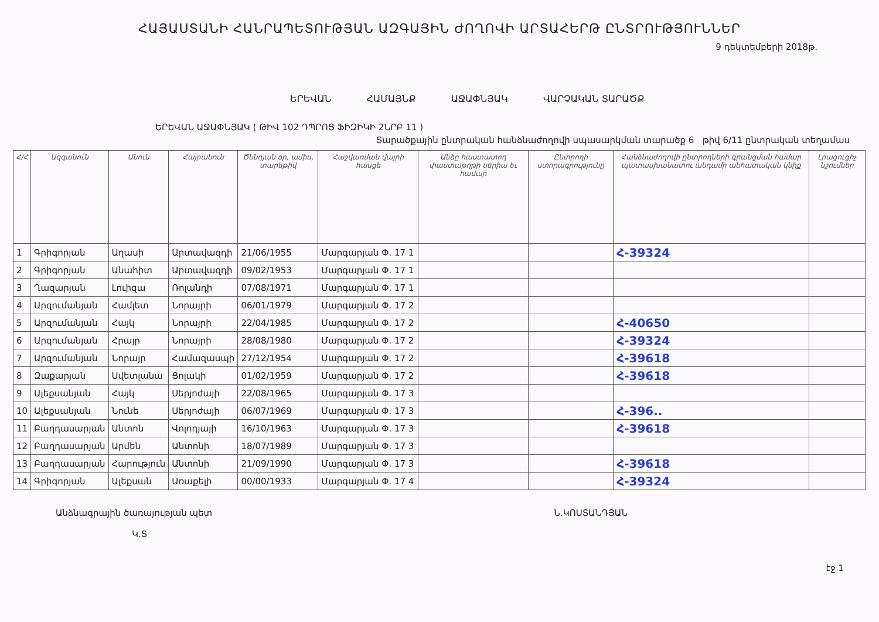ՀԱՅԱՍՏԱՆԻ ՀԱՆՐԱՊԵՏՈՒԹՅԱՆ ԱԶԳԱՅԻՆ ԺՈՂՈՎԻ ԱՐՏԱՀԵՐԹ ԸՆՏՐՈՒԹՅՈՒՆՆԵՐ
9 դեկտեմբերի 2018թ.
ԵՐԵՎԱՆ ՀԱՄԱՅՆՔ ԱՋԱՓՆՅԱԿ ՎԱՐՉԱԿԱՆ ՏԱՐԱԾՔ
ԵՐԵՎԱՆ ԱՋԱՓՆՅԱԿ ( ԹԻՎ 102 ԴՊՐՈՑ ՖԻԶԻԿԻ 2ՆՐԲ 11 )
Տարածքային ընտրական հանձնաժողովի սպասարկման տարածք 6 թիվ 6/11 ընտրական տեղամաս
| Հ/Հ | Ազգանուն | Անուն | Հայրանուն | Ծննդյան օր, ամիս, տարեթիվ | Հաշվառման վայրի հասցե | Անձը հաստատող փաստաթղթի սերիա եւ համար | Ընտրողի ստորագրությունը | Հանձնաժողովի ընտրողների գրանցման համար պատասխանատու անդամի անհատական կնիք | Լրացուցիչ նշումներ |
| --- | --- | --- | --- | --- | --- | --- | --- | --- | --- |
| 1 | Գրիգորյան | Աղասի | Արտավազդի | 21/06/1955 | Մարգարյան Փ. 17 1 | | | Հ-39324 | |
| 2 | Գրիգորյան | Անահիտ | Արտավազդի | 09/02/1953 | Մարգարյան Փ. 17 1 | | | | |
| 3 | Ղազարյան | Լուիզա | Ռոլանդի | 07/08/1971 | Մարգարյան Փ. 17 1 | | | | |
| 4 | Արզումանյան | Համլետ | Նորայրի | 06/01/1979 | Մարգարյան Փ. 17 2 | | | | |
| 5 | Արզումանյան | Հայկ | Նորայրի | 22/04/1985 | Մարգարյան Փ. 17 2 | | | Հ-40650 | |
| 6 | Արզումանյան | Հրայր | Նորայրի | 28/08/1980 | Մարգարյան Փ. 17 2 | | | Հ-39324 | |
| 7 | Արզումանյան | Նորայր | Համազասպի | 27/12/1954 | Մարգարյան Փ. 17 2 | | | Հ-39618 | |
| 8 | Զաքարյան | Սվետլանա | Ցոլակի | 01/02/1959 | Մարգարյան Փ. 17 2 | | | Հ-39618 | |
| 9 | Ալեքսանյան | Հայկ | Սերյոժայի | 22/08/1965 | Մարգարյան Փ. 17 3 | | | | |
| 10 | Ալեքսանյան | Նունե | Սերյոժայի | 06/07/1969 | Մարգարյան Փ. 17 3 | | | Հ-396.. | |
| 11 | Բաղդասարյան | Անտոն | Վոլոդյայի | 16/10/1963 | Մարգարյան Փ. 17 3 | | | Հ-39618 | |
| 12 | Բաղդասարյան | Արմեն | Անտոնի | 18/07/1989 | Մարգարյան Փ. 17 3 | | | | |
| 13 | Բաղդասարյան | Հարություն | Անտոնի | 21/09/1990 | Մարգարյան Փ. 17 3 | | | Հ-39618 | |
| 14 | Գրիգորյան | Ալեքսան | Առաքելի | 00/00/1933 | Մարգարյան Փ. 17 4 | | | Հ-39324 | |
Անձնագրային ծառայության պետ
Կ.Տ
Ն.ԿՈՍՏԱՆԴՅԱՆ
էջ 1